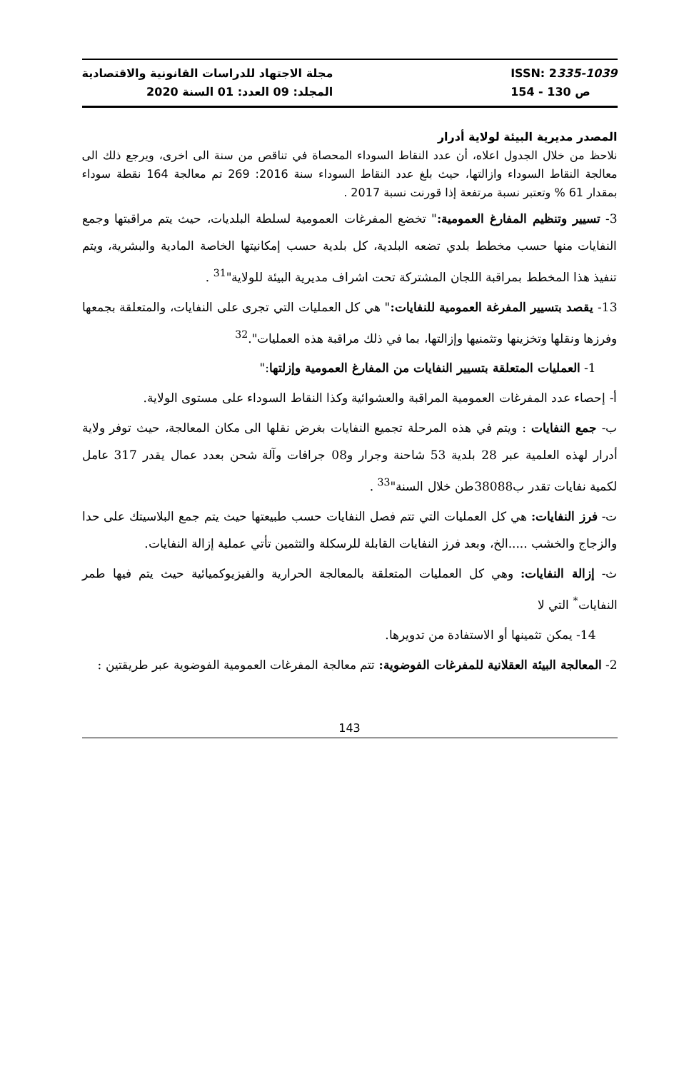مجلة الاجتهاد للدراسات القانونية والاقتصادية
المجلد: 09 العدد: 01 السنة 2020
ISSN: 2335-1039
154 - 130 ص
المصدر مديرية البيئة لولاية أدرار
نلاحظ من خلال الجدول اعلاه، أن عدد النقاط السوداء المحصاة في تناقص من سنة الى اخرى، ويرجع ذلك الى معالجة النقاط السوداء وازالتها، حيث بلغ عدد النقاط السوداء سنة 2016: 269 تم معالجة 164 نقطة سوداء بمقدار 61 % وتعتبر نسبة مرتفعة إذا قورنت نسبة 2017 .
3- تسيير وتنظيم المفارغ العمومية:" تخضع المفرغات العمومية لسلطة البلديات، حيث يتم مراقبتها وجمع النفايات منها حسب مخطط بلدي تضعه البلدية، كل بلدية حسب إمكانيتها الخاصة المادية والبشرية، ويتم تنفيذ هذا المخطط بمراقبة اللجان المشتركة تحت اشراف مديرية البيئة للولاية"<sup>31</sup> .
13- يقصد بتسيير المفرغة العمومية للنفايات:" هي كل العمليات التي تجرى على النفايات، والمتعلقة بجمعها وفرزها ونقلها وتخزينها وتثمنيها وإزالتها، بما في ذلك مراقبة هذه العمليات".<sup>32</sup>
1- العمليات المتعلقة بتسيير النفايات من المفارغ العمومية وإزلتها:"
أ- إحصاء عدد المفرغات العمومية المراقبة والعشوائية وكذا النقاط السوداء على مستوى الولاية.
ب- جمع النفايات : ويتم في هذه المرحلة تجميع النفايات بغرض نقلها الى مكان المعالجة، حيث توفر ولاية أدرار لهذه العلمية عبر 28 بلدية 53 شاحنة وجرار و08 جرافات وآلة شحن بعدد عمال يقدر 317 عامل لكمية نفايات تقدر ب38088طن خلال السنة"<sup>33</sup> .
ت- فرز النفايات: هي كل العمليات التي تتم فصل النفايات حسب طبيعتها حيث يتم جمع البلاسيتك على حدا والزجاج والخشب .....الخ، وبعد فرز النفايات القابلة للرسكلة والتثمين تأتي عملية إزالة النفايات.
ث- إزالة النفايات: وهي كل العمليات المتعلقة بالمعالجة الحرارية والفيزيوكميائية حيث يتم فيها طمر النفايات<sup>*</sup> التي لا
14- يمكن تثمينها أو الاستفادة من تدويرها.
2- المعالجة البيئة العقلانية للمفرغات الفوضوية: تتم معالجة المفرغات العمومية الفوضوية عبر طريقتين :
143